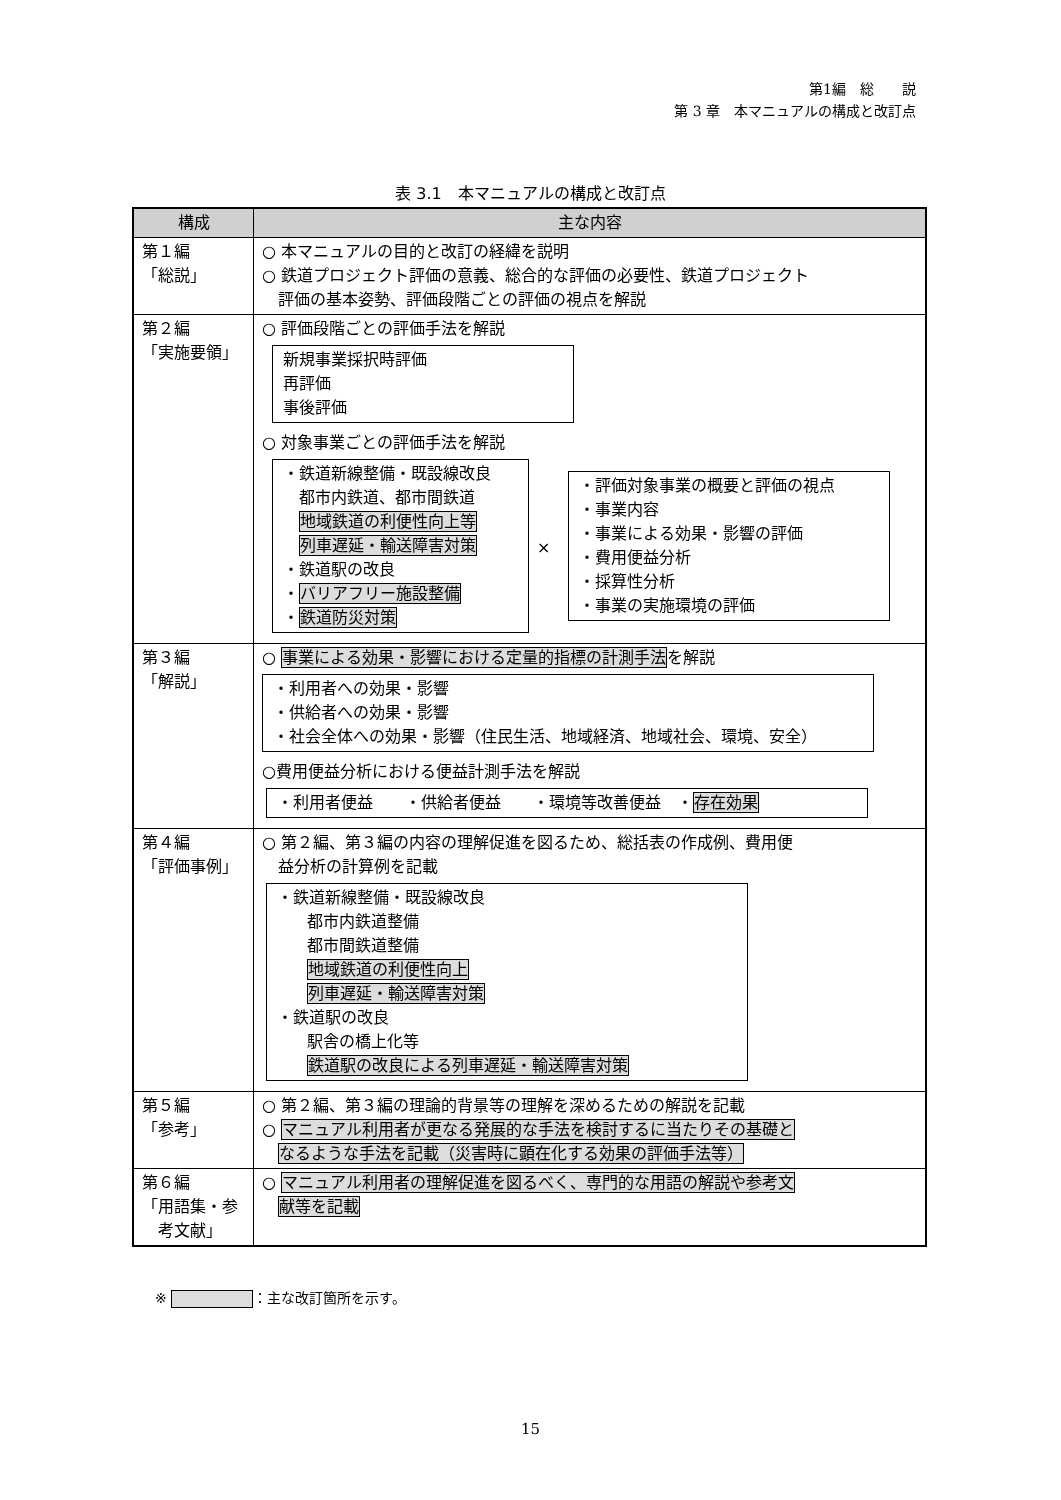第1編　総　　説
第 3 章　本マニュアルの構成と改訂点
表 3.1　本マニュアルの構成と改訂点
| 構成 | 主な内容 |
| --- | --- |
| 第１編 「総説」 | ○ 本マニュアルの目的と改訂の経緯を説明 ○ 鉄道プロジェクト評価の意義、総合的な評価の必要性、鉄道プロジェクト 評価の基本姿勢、評価段階ごとの評価の視点を解説 |
| 第２編 「実施要領」 | ○ 評価段階ごとの評価手法を解説 新規事業採択時評価 再評価 事後評価 ○ 対象事業ごとの評価手法を解説 ・鉄道新線整備・既設線改良 都市内鉄道、都市間鉄道 地域鉄道の利便性向上等 列車遅延・輸送障害対策 ・鉄道駅の改良 ・ バリアフリー施設整備 ・ 鉄道防災対策 × ・評価対象事業の概要と評価の視点 ・事業内容 ・事業による効果・影響の評価 ・費用便益分析 ・採算性分析 ・事業の実施環境の評価 |
| 第３編 「解説」 | ○ 事業による効果・影響における定量的指標の計測手法 を解説 ・利用者への効果・影響 ・供給者への効果・影響 ・社会全体への効果・影響（住民生活、地域経済、地域社会、環境、安全） ○費用便益分析における便益計測手法を解説 ・利用者便益 ・供給者便益 ・環境等改善便益 ・ 存在効果 |
| 第４編 「評価事例」 | ○ 第２編、第３編の内容の理解促進を図るため、総括表の作成例、費用便 益分析の計算例を記載 ・鉄道新線整備・既設線改良 都市内鉄道整備 都市間鉄道整備 地域鉄道の利便性向上 列車遅延・輸送障害対策 ・鉄道駅の改良 駅舎の橋上化等 鉄道駅の改良による列車遅延・輸送障害対策 |
| 第５編 「参考」 | ○ 第２編、第３編の理論的背景等の理解を深めるための解説を記載 ○ マニュアル利用者が更なる発展的な手法を検討するに当たりその基礎と なるような手法を記載（災害時に顕在化する効果の評価手法等） |
| 第６編 「用語集・参 考文献」 | ○ マニュアル利用者の理解促進を図るべく、専門的な用語の解説や参考文 献等を記載 |
※ ：主な改訂箇所を示す。
15